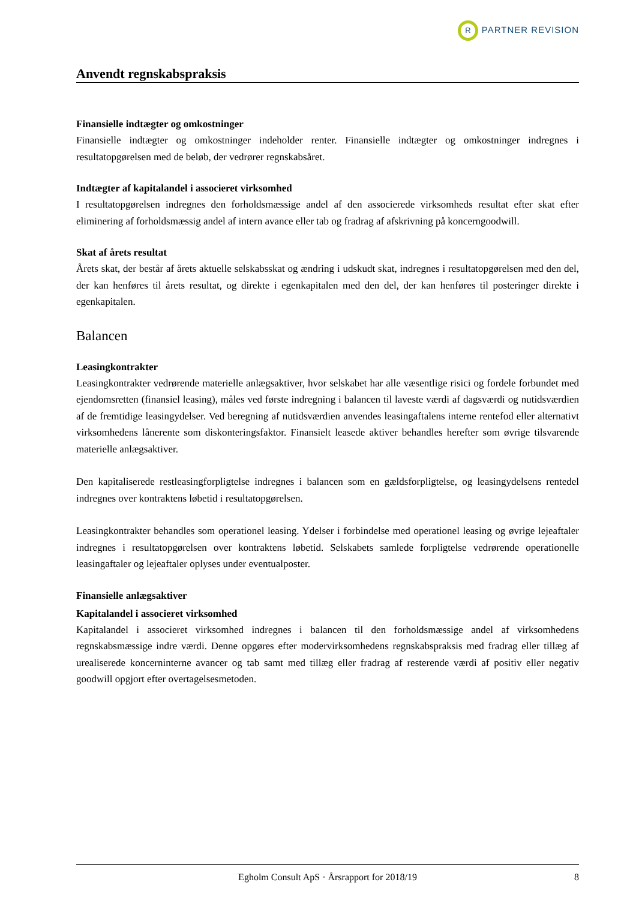R PARTNER REVISION
Anvendt regnskabspraksis
Finansielle indtægter og omkostninger
Finansielle indtægter og omkostninger indeholder renter. Finansielle indtægter og omkostninger indregnes i resultatopgørelsen med de beløb, der vedrører regnskabsåret.
Indtægter af kapitalandel i associeret virksomhed
I resultatopgørelsen indregnes den forholdsmæssige andel af den associerede virksomheds resultat efter skat efter eliminering af forholdsmæssig andel af intern avance eller tab og fradrag af afskrivning på koncerngoodwill.
Skat af årets resultat
Årets skat, der består af årets aktuelle selskabsskat og ændring i udskudt skat, indregnes i resultatopgørelsen med den del, der kan henføres til årets resultat, og direkte i egenkapitalen med den del, der kan henføres til posteringer direkte i egenkapitalen.
Balancen
Leasingkontrakter
Leasingkontrakter vedrørende materielle anlægsaktiver, hvor selskabet har alle væsentlige risici og fordele forbundet med ejendomsretten (finansiel leasing), måles ved første indregning i balancen til laveste værdi af dagsværdi og nutidsværdien af de fremtidige leasingydelser. Ved beregning af nutidsværdien anvendes leasingaftalens interne rentefod eller alternativt virksomhedens lånerente som diskonteringsfaktor. Finansielt leasede aktiver behandles herefter som øvrige tilsvarende materielle anlægsaktiver.
Den kapitaliserede restleasingforpligtelse indregnes i balancen som en gældsforpligtelse, og leasingydelsens rentedel indregnes over kontraktens løbetid i resultatopgørelsen.
Leasingkontrakter behandles som operationel leasing. Ydelser i forbindelse med operationel leasing og øvrige lejeaftaler indregnes i resultatopgørelsen over kontraktens løbetid. Selskabets samlede forpligtelse vedrørende operationelle leasingaftaler og lejeaftaler oplyses under eventualposter.
Finansielle anlægsaktiver
Kapitalandel i associeret virksomhed
Kapitalandel i associeret virksomhed indregnes i balancen til den forholdsmæssige andel af virksomhedens regnskabsmæssige indre værdi. Denne opgøres efter modervirksomhedens regnskabspraksis med fradrag eller tillæg af urealiserede koncerninterne avancer og tab samt med tillæg eller fradrag af resterende værdi af positiv eller negativ goodwill opgjort efter overtagelsesmetoden.
Egholm Consult ApS · Årsrapport for 2018/19 8